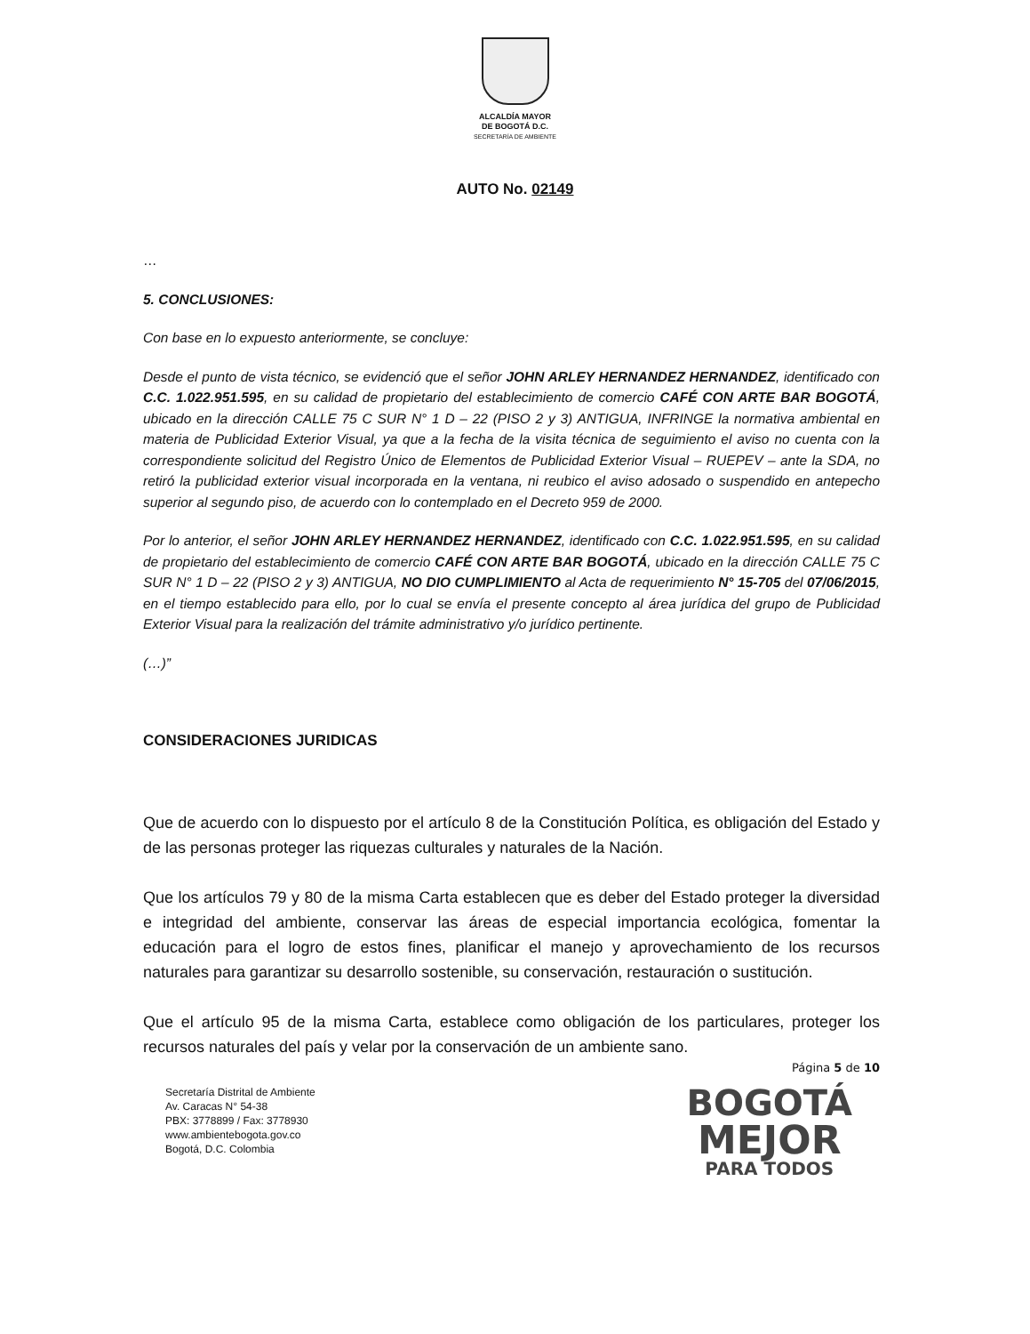ALCALDÍA MAYOR
DE BOGOTÁ D.C.
SECRETARÍA DE AMBIENTE
AUTO No. 02149
…
5. CONCLUSIONES:
Con base en lo expuesto anteriormente, se concluye:
Desde el punto de vista técnico, se evidenció que el señor JOHN ARLEY HERNANDEZ HERNANDEZ, identificado con C.C. 1.022.951.595, en su calidad de propietario del establecimiento de comercio CAFÉ CON ARTE BAR BOGOTÁ, ubicado en la dirección CALLE 75 C SUR N° 1 D – 22 (PISO 2 y 3) ANTIGUA, INFRINGE la normativa ambiental en materia de Publicidad Exterior Visual, ya que a la fecha de la visita técnica de seguimiento el aviso no cuenta con la correspondiente solicitud del Registro Único de Elementos de Publicidad Exterior Visual – RUEPEV – ante la SDA, no retiró la publicidad exterior visual incorporada en la ventana, ni reubico el aviso adosado o suspendido en antepecho superior al segundo piso, de acuerdo con lo contemplado en el Decreto 959 de 2000.
Por lo anterior, el señor JOHN ARLEY HERNANDEZ HERNANDEZ, identificado con C.C. 1.022.951.595, en su calidad de propietario del establecimiento de comercio CAFÉ CON ARTE BAR BOGOTÁ, ubicado en la dirección CALLE 75 C SUR N° 1 D – 22 (PISO 2 y 3) ANTIGUA, NO DIO CUMPLIMIENTO al Acta de requerimiento N° 15-705 del 07/06/2015, en el tiempo establecido para ello, por lo cual se envía el presente concepto al área jurídica del grupo de Publicidad Exterior Visual para la realización del trámite administrativo y/o jurídico pertinente.
(…)”
CONSIDERACIONES JURIDICAS
Que de acuerdo con lo dispuesto por el artículo 8 de la Constitución Política, es obligación del Estado y de las personas proteger las riquezas culturales y naturales de la Nación.
Que los artículos 79 y 80 de la misma Carta establecen que es deber del Estado proteger la diversidad e integridad del ambiente, conservar las áreas de especial importancia ecológica, fomentar la educación para el logro de estos fines, planificar el manejo y aprovechamiento de los recursos naturales para garantizar su desarrollo sostenible, su conservación, restauración o sustitución.
Que el artículo 95 de la misma Carta, establece como obligación de los particulares, proteger los recursos naturales del país y velar por la conservación de un ambiente sano.
Página 5 de 10
Secretaría Distrital de Ambiente
Av. Caracas N° 54-38
PBX: 3778899 / Fax: 3778930
www.ambientebogota.gov.co
Bogotá, D.C. Colombia
BOGOTÁ
MEJOR
PARA TODOS